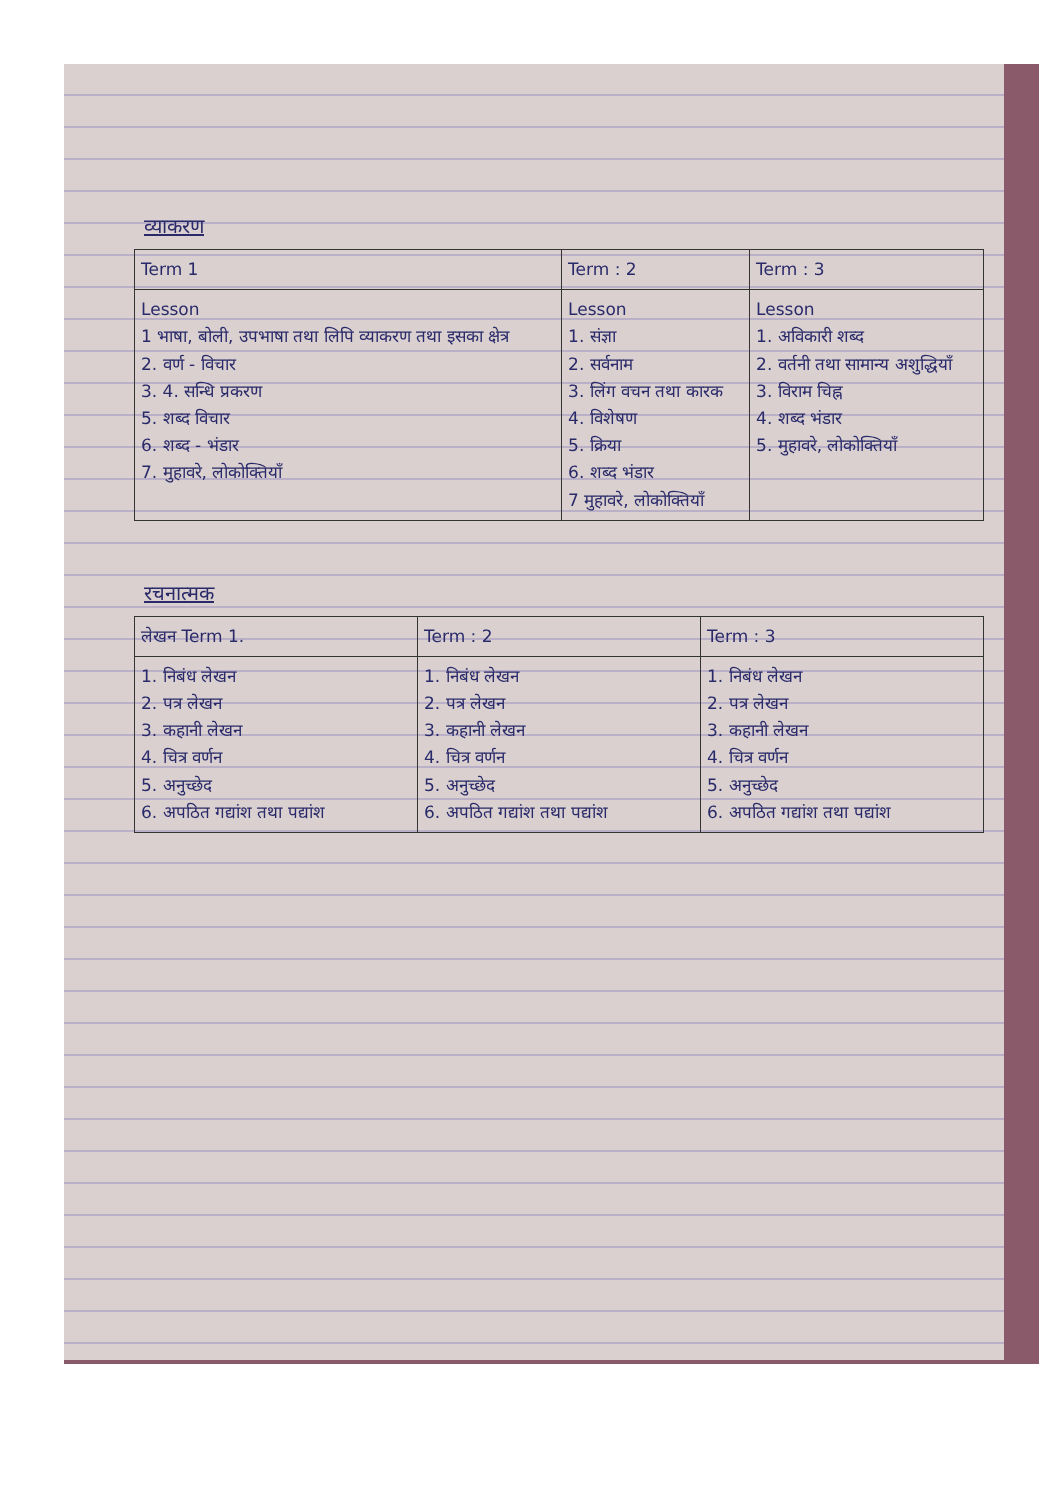व्याकरण
| Term 1 | Term : 2 | Term : 3 |
| --- | --- | --- |
| Lesson 1 भाषा, बोली, उपभाषा तथा लिपि व्याकरण तथा इसका क्षेत्र 2. वर्ण - विचार 3. 4. सन्धि प्रकरण 5. शब्द विचार 6. शब्द - भंडार 7. मुहावरे, लोकोक्तियाँ | Lesson 1. संज्ञा 2. सर्वनाम 3. लिंग वचन तथा कारक 4. विशेषण 5. क्रिया 6. शब्द भंडार 7 मुहावरे, लोकोक्तियाँ | Lesson 1. अविकारी शब्द 2. वर्तनी तथा सामान्य अशुद्धियाँ 3. विराम चिह्न 4. शब्द भंडार 5. मुहावरे, लोकोक्तियाँ |
रचनात्मक
| लेखन Term 1. | Term : 2 | Term : 3 |
| --- | --- | --- |
| 1. निबंध लेखन 2. पत्र लेखन 3. कहानी लेखन 4. चित्र वर्णन 5. अनुच्छेद 6. अपठित गद्यांश तथा पद्यांश | 1. निबंध लेखन 2. पत्र लेखन 3. कहानी लेखन 4. चित्र वर्णन 5. अनुच्छेद 6. अपठित गद्यांश तथा पद्यांश | 1. निबंध लेखन 2. पत्र लेखन 3. कहानी लेखन 4. चित्र वर्णन 5. अनुच्छेद 6. अपठित गद्यांश तथा पद्यांश |